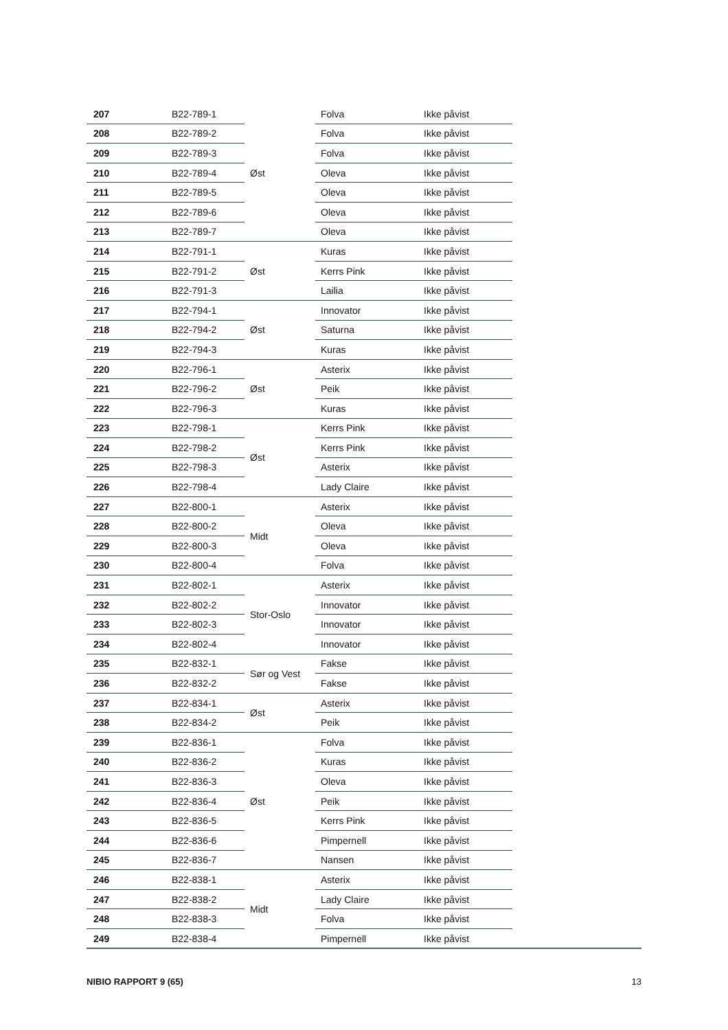| 207 | B22-789-1 | Øst | Folva | Ikke påvist |
| 208 | B22-789-2 | | Folva | Ikke påvist |
| 209 | B22-789-3 | | Folva | Ikke påvist |
| 210 | B22-789-4 | | Oleva | Ikke påvist |
| 211 | B22-789-5 | | Oleva | Ikke påvist |
| 212 | B22-789-6 | | Oleva | Ikke påvist |
| 213 | B22-789-7 | | Oleva | Ikke påvist |
| 214 | B22-791-1 | Øst | Kuras | Ikke påvist |
| 215 | B22-791-2 | | Kerrs Pink | Ikke påvist |
| 216 | B22-791-3 | | Lailia | Ikke påvist |
| 217 | B22-794-1 | Øst | Innovator | Ikke påvist |
| 218 | B22-794-2 | | Saturna | Ikke påvist |
| 219 | B22-794-3 | | Kuras | Ikke påvist |
| 220 | B22-796-1 | Øst | Asterix | Ikke påvist |
| 221 | B22-796-2 | | Peik | Ikke påvist |
| 222 | B22-796-3 | | Kuras | Ikke påvist |
| 223 | B22-798-1 | Øst | Kerrs Pink | Ikke påvist |
| 224 | B22-798-2 | | Kerrs Pink | Ikke påvist |
| 225 | B22-798-3 | | Asterix | Ikke påvist |
| 226 | B22-798-4 | | Lady Claire | Ikke påvist |
| 227 | B22-800-1 | Midt | Asterix | Ikke påvist |
| 228 | B22-800-2 | | Oleva | Ikke påvist |
| 229 | B22-800-3 | | Oleva | Ikke påvist |
| 230 | B22-800-4 | | Folva | Ikke påvist |
| 231 | B22-802-1 | Stor-Oslo | Asterix | Ikke påvist |
| 232 | B22-802-2 | | Innovator | Ikke påvist |
| 233 | B22-802-3 | | Innovator | Ikke påvist |
| 234 | B22-802-4 | | Innovator | Ikke påvist |
| 235 | B22-832-1 | Sør og Vest | Fakse | Ikke påvist |
| 236 | B22-832-2 | | Fakse | Ikke påvist |
| 237 | B22-834-1 | Øst | Asterix | Ikke påvist |
| 238 | B22-834-2 | | Peik | Ikke påvist |
| 239 | B22-836-1 | Øst | Folva | Ikke påvist |
| 240 | B22-836-2 | | Kuras | Ikke påvist |
| 241 | B22-836-3 | | Oleva | Ikke påvist |
| 242 | B22-836-4 | | Peik | Ikke påvist |
| 243 | B22-836-5 | | Kerrs Pink | Ikke påvist |
| 244 | B22-836-6 | | Pimpernell | Ikke påvist |
| 245 | B22-836-7 | | Nansen | Ikke påvist |
| 246 | B22-838-1 | Midt | Asterix | Ikke påvist |
| 247 | B22-838-2 | | Lady Claire | Ikke påvist |
| 248 | B22-838-3 | | Folva | Ikke påvist |
| 249 | B22-838-4 | | Pimpernell | Ikke påvist |
NIBIO RAPPORT 9 (65) 13